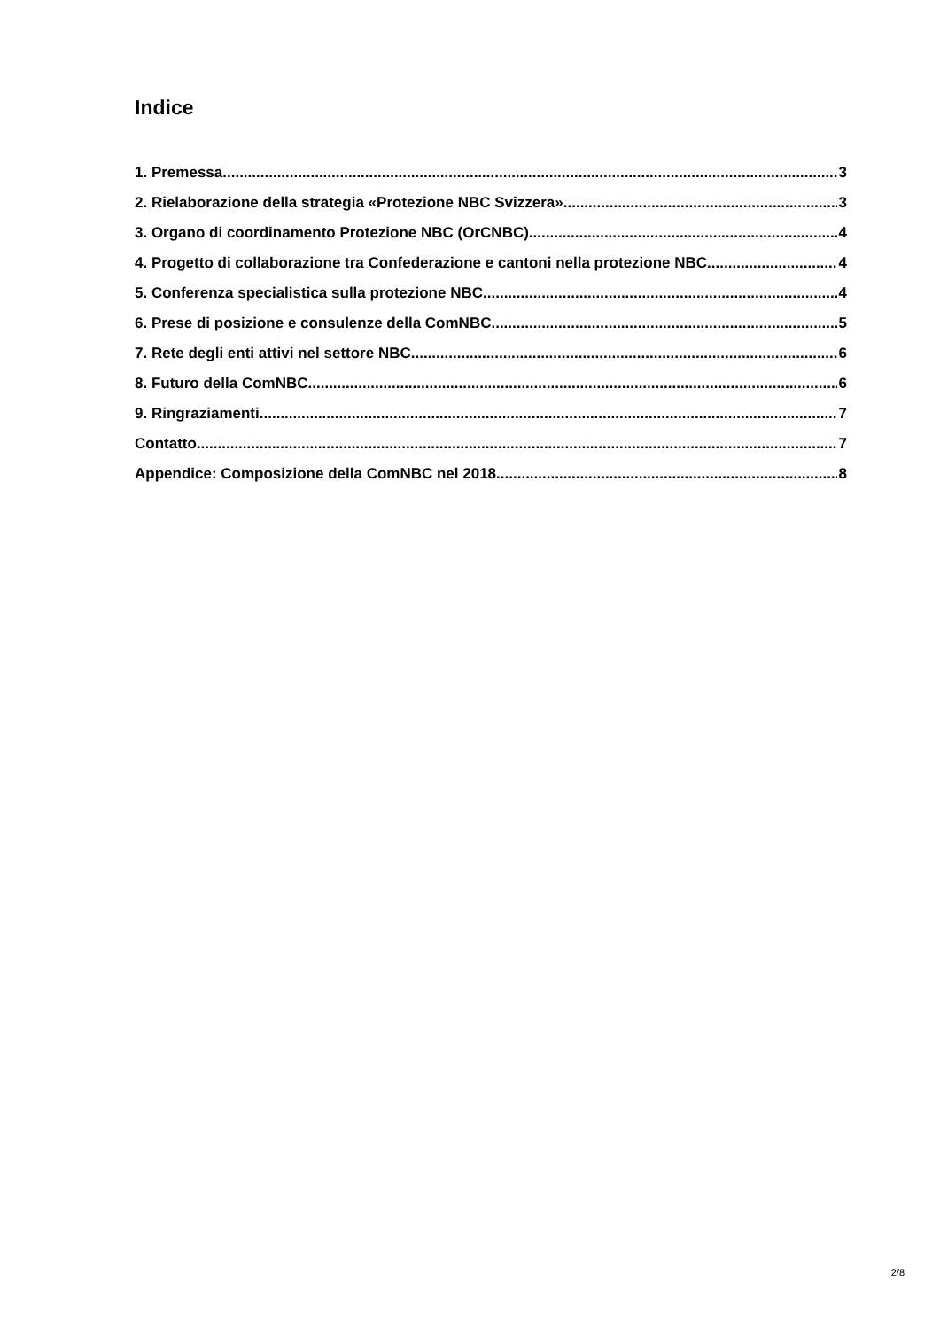Indice
1. Premessa 3
2. Rielaborazione della strategia «Protezione NBC Svizzera» 3
3. Organo di coordinamento Protezione NBC (OrCNBC) 4
4. Progetto di collaborazione tra Confederazione e cantoni nella protezione NBC 4
5. Conferenza specialistica sulla protezione NBC 4
6. Prese di posizione e consulenze della ComNBC 5
7. Rete degli enti attivi nel settore NBC 6
8. Futuro della ComNBC 6
9. Ringraziamenti 7
Contatto 7
Appendice: Composizione della ComNBC nel 2018 8
2/8